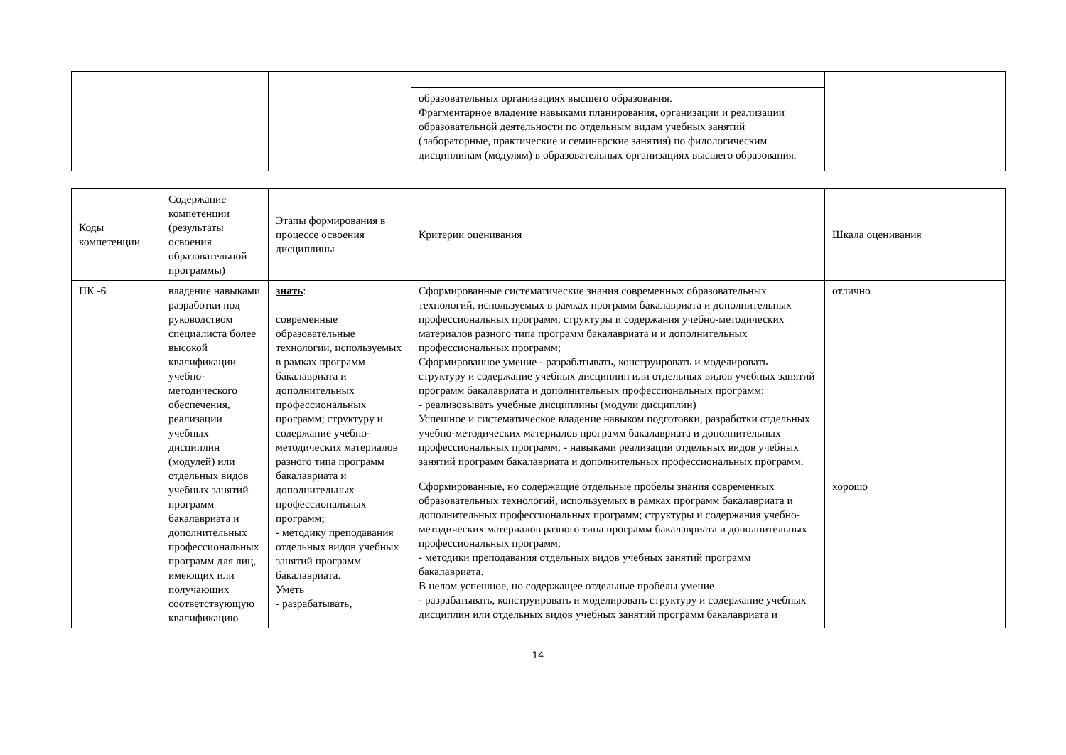| | | | образовательных организациях высшего образования. Фрагментарное владение навыками планирования, организации и реализации образовательной деятельности по отдельным видам учебных занятий (лабораторные, практические и семинарские занятия) по филологическим дисциплинам (модулям) в образовательных организациях высшего образования. | |
| Коды компетенции | Содержание компетенции (результаты освоения образовательной программы) | Этапы формирования в процессе освоения дисциплины | Критерии оценивания | Шкала оценивания |
| --- | --- | --- | --- | --- |
| ПК -6 | владение навыками разработки под руководством специалиста более высокой квалификации учебно-методического обеспечения, реализации учебных дисциплин (модулей) или отдельных видов учебных занятий программ бакалавриата и дополнительных профессиональных программ для лиц, имеющих или получающих соответствующую квалификацию | знать : современные образовательные технологии, используемых в рамках программ бакалавриата и дополнительных профессиональных программ; структуру и содержание учебно-методических материалов разного типа программ бакалавриата и дополнительных профессиональных программ; - методику преподавания отдельных видов учебных занятий программ бакалавриата. Уметь - разрабатывать, | Сформированные систематические знания современных образовательных технологий, используемых в рамках программ бакалавриата и дополнительных профессиональных программ; структуры и содержания учебно-методических материалов разного типа программ бакалавриата и и дополнительных профессиональных программ; Сформированное умение - разрабатывать, конструировать и моделировать структуру и содержание учебных дисциплин или отдельных видов учебных занятий программ бакалавриата и дополнительных профессиональных программ; - реализовывать учебные дисциплины (модули дисциплин) Успешное и систематическое владение навыком подготовки, разработки отдельных учебно-методических материалов программ бакалавриата и дополнительных профессиональных программ; - навыками реализации отдельных видов учебных занятий программ бакалавриата и дополнительных профессиональных программ. | отлично |
| | | | Сформированные, но содержащие отдельные пробелы знания современных образовательных технологий, используемых в рамках программ бакалавриата и дополнительных профессиональных программ; структуры и содержания учебно-методических материалов разного типа программ бакалавриата и дополнительных профессиональных программ; - методики преподавания отдельных видов учебных занятий программ бакалавриата. В целом успешное, но содержащее отдельные пробелы умение - разрабатывать, конструировать и моделировать структуру и содержание учебных дисциплин или отдельных видов учебных занятий программ бакалавриата и | хорошо |
14